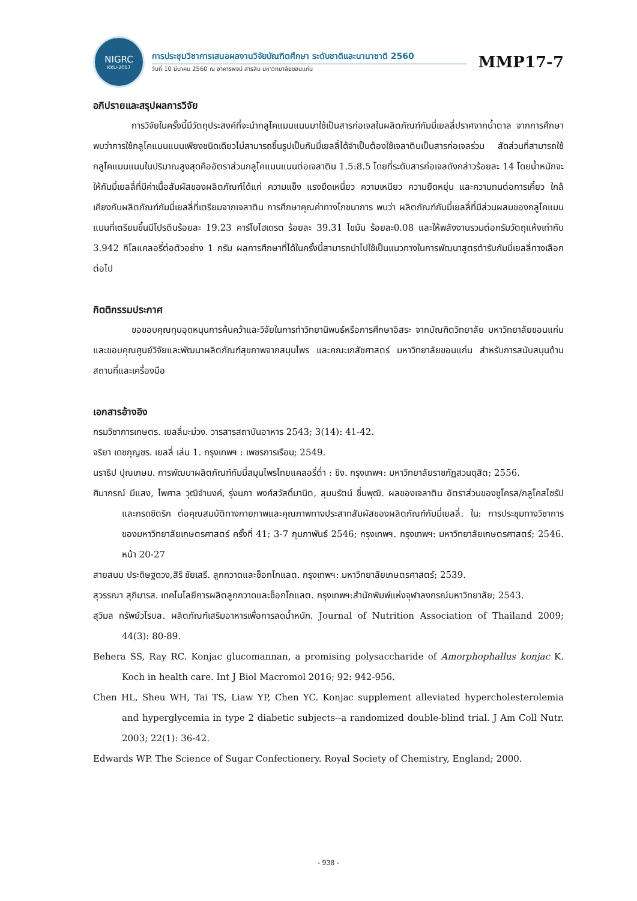NIGRC
KKU·2017
การประชุมวิชาการเสนอผลงานวิจัยบัณฑิตศึกษา ระดับชาติและนานาชาติ 2560
วันที่ 10 มีนาคม 2560 ณ อาคารพจน์ สารสิน มหาวิทยาลัยขอนแก่น
MMP17-7
อภิปรายและสรุปผลการวิจัย
การวิจัยในครั้งนี้มีวัตถุประสงค์ที่จะนำกลูโคแมนแนนมาใช้เป็นสารก่อเจลในผลิตภัณฑ์กัมมี่เยลลี่ปราศจากน้ำตาล จากการศึกษาพบว่าการใช้กลูโคแมนแนนเพียงชนิดเดียวไม่สามารถขึ้นรูปเป็นกัมมี่เยลลี่ได้จำเป็นต้องใช้เจลาตินเป็นสารก่อเจลร่วม สัดส่วนที่สามารถใช้กลูโคแมนแนนในปริมาณสูงสุดคืออัตราส่วนกลูโคแมนแนนต่อเจลาติน 1.5:8.5 โดยที่ระดับสารก่อเจลดังกล่าวร้อยละ 14 โดยน้ำหนักจะให้กัมมี่เยลลี่ที่มีค่าเนื้อสัมผัสของผลิตภัณฑ์ได้แก่ ความแข็ง แรงยึดเหนี่ยว ความเหนียว ความยืดหยุ่น และความทนต่อการเคี้ยว ใกล้เคียงกับผลิตภัณฑ์กัมมี่เยลลี่ที่เตรียมจากเจลาติน การศึกษาคุณค่าทางโภชนาการ พบว่า ผลิตภัณฑ์กัมมี่เยลลี่ที่มีส่วนผสมของกลูโคแมนแนนที่เตรียมขึ้นมีโปรตีนร้อยละ 19.23 คาร์โบไฮเดรต ร้อยละ 39.31 ไขมัน ร้อยละ0.08 และให้พลังงานรวมต่อกรัมวัตถุแห้งเท่ากับ 3.942 กิโลแคลอรี่ต่อตัวอย่าง 1 กรัม ผลการศึกษาที่ได้ในครั้งนี้สามารถนำไปใช้เป็นแนวทางในการพัฒนาสูตรตำรับกัมมี่เยลลี่ทางเลือกต่อไป
กิตติกรรมประกาศ
ขอขอบคุณทุนอุดหนุนการค้นคว้าและวิจัยในการทำวิทยานิพนธ์หรือการศึกษาอิสระ จากบัณฑิตวิทยาลัย มหาวิทยาลัยขอนแก่น และขอบคุณศูนย์วิจัยและพัฒนาผลิตภัณฑ์สุขภาพจากสมุนไพร และคณะเภสัชศาสตร์ มหาวิทยาลัยขอนแก่น สำหรับการสนับสนุนด้านสถานที่และเครื่องมือ
เอกสารอ้างอิง
กรมวิชาการเกษตร. เยลลี่มะม่วง. วารสารสถาบันอาหาร 2543; 3(14): 41-42.
จริยา เดชกุญชร. เยลลี่ เล่ม 1. กรุงเทพฯ : เพชรการเรือน; 2549.
นราธิป ปุณเกษม. การพัฒนาผลิตภัณฑ์กัมมี่สมุนไพรไทยแคลอรี่ต่ำ : ขิง. กรุงเทพฯ: มหาวิทยาลัยราชภัฏสวนดุสิต; 2556.
ศิมาภรณ์ มีแสง, ไพศาล วุฒิจำนงค์, รุ่งนภา พงศ์สวัสดิ์มานิต, สุมนรัตน์ ชื่นพุฒิ. ผลของเจลาติน อัตราส่วนของซูโครส/กลูโคสไซรัป และกรดซิตริก ต่อคุณสมบัติทางกายภาพและคุณภาพทางประสาทสัมผัสของผลิตภัณฑ์กัมมี่เยลลี่. ใน: การประชุมทางวิชาการของมหาวิทยาลัยเกษตรศาสตร์ ครั้งที่ 41; 3-7 กุมภาพันธ์ 2546; กรุงเทพฯ. กรุงเทพฯ: มหาวิทยาลัยเกษตรศาสตร์; 2546. หน้า 20-27
สายสนม ประดิษฐดวง,สิริ ชัยเสรี. ลูกกวาดและช็อกโกแลต. กรุงเทพฯ: มหาวิทยาลัยเกษตรศาสตร์; 2539.
สุวรรณา สุภิมารส. เทคโนโลยีการผลิตลูกกวาดและช็อกโกแลต. กรุงเทพฯ:สำนักพิมพ์แห่งจุฬาลงกรณ์มหาวิทยาลัย; 2543.
สุวิมล ทรัพย์วโรบล. ผลิตภัณฑ์เสริมอาหารเพื่อการลดน้ำหนัก. Journal of Nutrition Association of Thailand 2009; 44(3): 80-89.
Behera SS, Ray RC. Konjac glucomannan, a promising polysaccharide of Amorphophallus konjac K. Koch in health care. Int J Biol Macromol 2016; 92: 942-956.
Chen HL, Sheu WH, Tai TS, Liaw YP, Chen YC. Konjac supplement alleviated hypercholesterolemia and hyperglycemia in type 2 diabetic subjects--a randomized double-blind trial. J Am Coll Nutr. 2003; 22(1): 36-42.
Edwards WP. The Science of Sugar Confectionery. Royal Society of Chemistry, England; 2000.
- 938 -